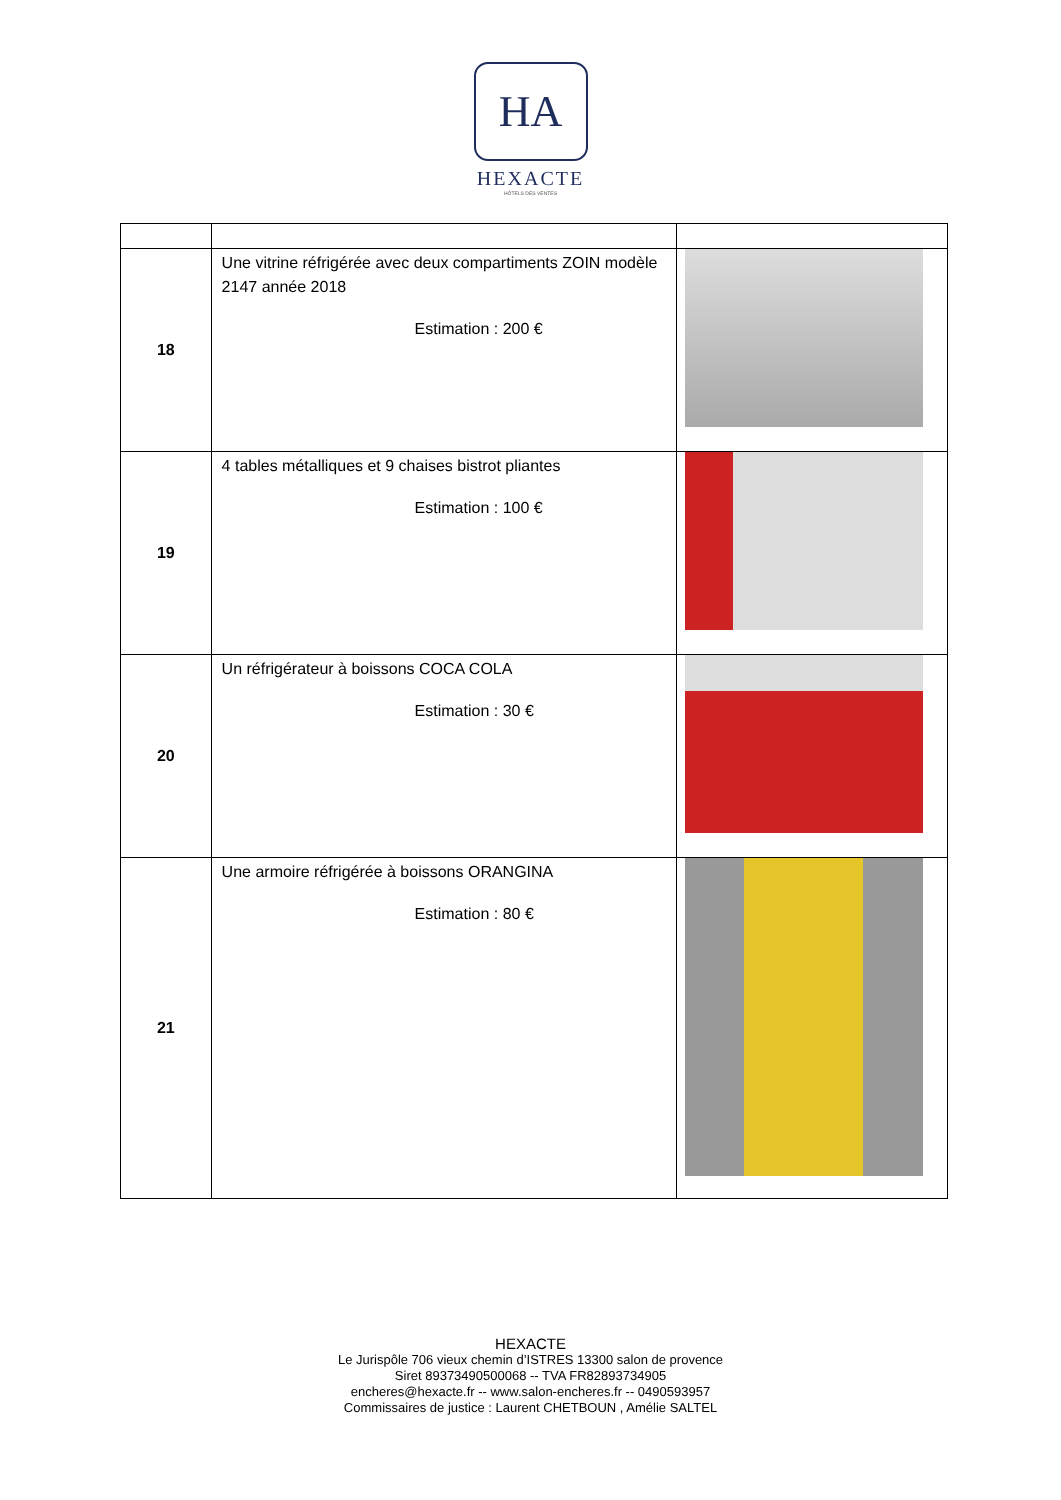HA
HEXACTE
HÔTELS DES VENTES
| 18 | Une vitrine réfrigérée avec deux compartiments ZOIN modèle 2147 année 2018 Estimation : 200 € | |
| 19 | 4 tables métalliques et 9 chaises bistrot pliantes Estimation : 100 € | |
| 20 | Un réfrigérateur à boissons COCA COLA Estimation : 30 € | |
| 21 | Une armoire réfrigérée à boissons ORANGINA Estimation : 80 € | |
HEXACTE
Le Jurispôle 706 vieux chemin d’ISTRES 13300 salon de provence
Siret 89373490500068 -- TVA FR82893734905
encheres@hexacte.fr -- www.salon-encheres.fr -- 0490593957
Commissaires de justice : Laurent CHETBOUN , Amélie SALTEL